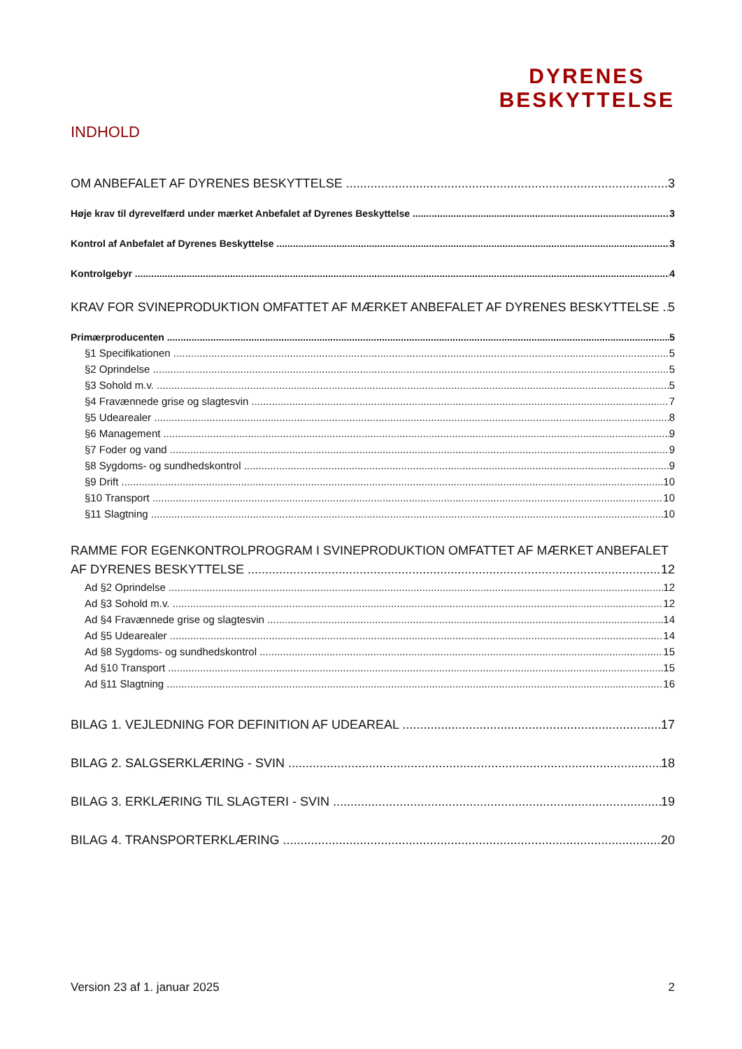DYRENES
BESKYTTELSE
INDHOLD
OM ANBEFALET AF DYRENES BESKYTTELSE 3
Høje krav til dyrevelfærd under mærket Anbefalet af Dyrenes Beskyttelse 3
Kontrol af Anbefalet af Dyrenes Beskyttelse 3
Kontrolgebyr 4
KRAV FOR SVINEPRODUKTION OMFATTET AF MÆRKET ANBEFALET AF DYRENES BESKYTTELSE 5
Primærproducenten 5
§1 Specifikationen 5
§2 Oprindelse 5
§3 Sohold m.v. 5
§4 Fravænnede grise og slagtesvin 7
§5 Udearealer 8
§6 Management 9
§7 Foder og vand 9
§8 Sygdoms- og sundhedskontrol 9
§9 Drift 10
§10 Transport 10
§11 Slagtning 10
RAMME FOR EGENKONTROLPROGRAM I SVINEPRODUKTION OMFATTET AF MÆRKET ANBEFALET
AF DYRENES BESKYTTELSE 12
Ad §2 Oprindelse 12
Ad §3 Sohold m.v. 12
Ad §4 Fravænnede grise og slagtesvin 14
Ad §5 Udearealer 14
Ad §8 Sygdoms- og sundhedskontrol 15
Ad §10 Transport 15
Ad §11 Slagtning 16
BILAG 1. VEJLEDNING FOR DEFINITION AF UDEAREAL 17
BILAG 2. SALGSERKLÆRING - SVIN 18
BILAG 3. ERKLÆRING TIL SLAGTERI - SVIN 19
BILAG 4. TRANSPORTERKLÆRING 20
Version 23 af 1. januar 2025 2